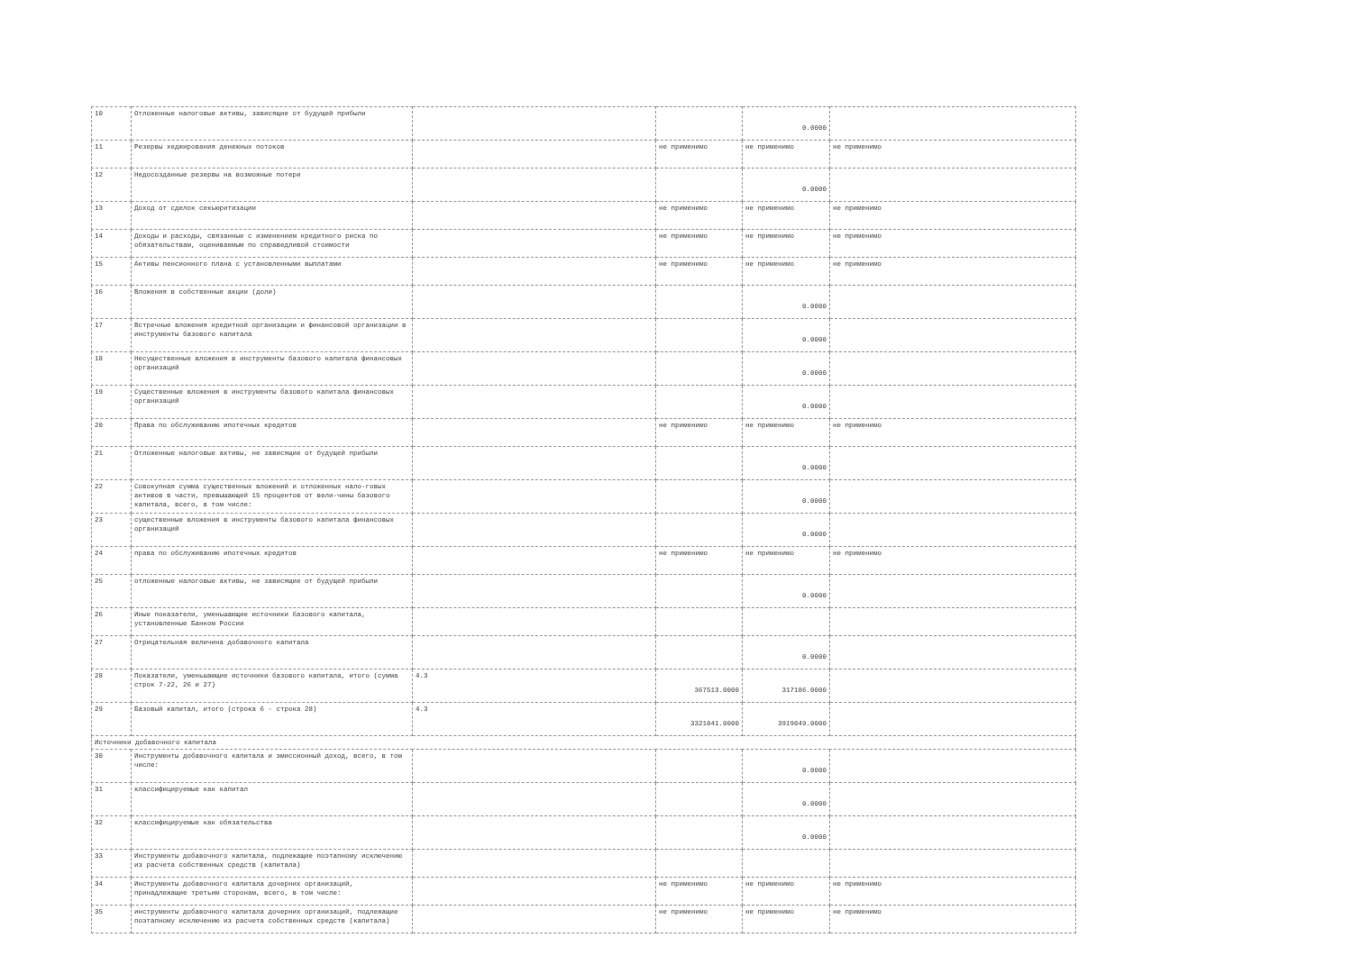| 10 | Отложенные налоговые активы, зависящие от будущей прибыли | | | 0.0000 | |
| 11 | Резервы хеджирования денежных потоков | | не применимо | не применимо | не применимо |
| 12 | Недосозданные резервы на возможные потери | | | 0.0000 | |
| 13 | Доход от сделок секьюритизации | | не применимо | не применимо | не применимо |
| 14 | Доходы и расходы, связанные с изменением кредитного риска по обязательствам, оцениваемым по справедливой стоимости | | не применимо | не применимо | не применимо |
| 15 | Активы пенсионного плана с установленными выплатами | | не применимо | не применимо | не применимо |
| 16 | Вложения в собственные акции (доли) | | | 0.0000 | |
| 17 | Встречные вложения кредитной организации и финансовой организации в инструменты базового капитала | | | 0.0000 | |
| 18 | Несущественные вложения в инструменты базового капитала финансовых организаций | | | 0.0000 | |
| 19 | Существенные вложения в инструменты базового капитала финансовых организаций | | | 0.0000 | |
| 20 | Права по обслуживанию ипотечных кредитов | | не применимо | не применимо | не применимо |
| 21 | Отложенные налоговые активы, не зависящие от будущей прибыли | | | 0.0000 | |
| 22 | Совокупная сумма существенных вложений и отложенных нало-говых активов в части, превышающей 15 процентов от вели-чины базового капитала, всего, в том числе: | | | 0.0000 | |
| 23 | существенные вложения в инструменты базового капитала финансовых организаций | | | 0.0000 | |
| 24 | права по обслуживанию ипотечных кредитов | | не применимо | не применимо | не применимо |
| 25 | отложенные налоговые активы, не зависящие от будущей прибыли | | | 0.0000 | |
| 26 | Иные показатели, уменьшающие источники базового капитала, установленные Банком России | | | | |
| 27 | Отрицательная величина добавочного капитала | | | 0.0000 | |
| 28 | Показатели, уменьшающие источники базового капитала, итого (сумма строк 7-22, 26 и 27) | 4.3 | 367513.0000 | 317186.0000 | |
| 29 | Базовый капитал, итого (строка 6 - строка 28) | 4.3 | 3321041.0000 | 3919049.0000 | |
| Источники добавочного капитала | | | | | |
| 30 | Инструменты добавочного капитала и эмиссионный доход, всего, в том числе: | | | 0.0000 | |
| 31 | классифицируемые как капитал | | | 0.0000 | |
| 32 | классифицируемые как обязательства | | | 0.0000 | |
| 33 | Инструменты добавочного капитала, подлежащие поэтапному исключению из расчета собственных средств (капитала) | | | | |
| 34 | Инструменты добавочного капитала дочерних организаций, принадлежащие третьим сторонам, всего, в том числе: | | не применимо | не применимо | не применимо |
| 35 | инструменты добавочного капитала дочерних организаций, подлежащие поэтапному исключению из расчета собственных средств (капитала) | | не применимо | не применимо | не применимо |